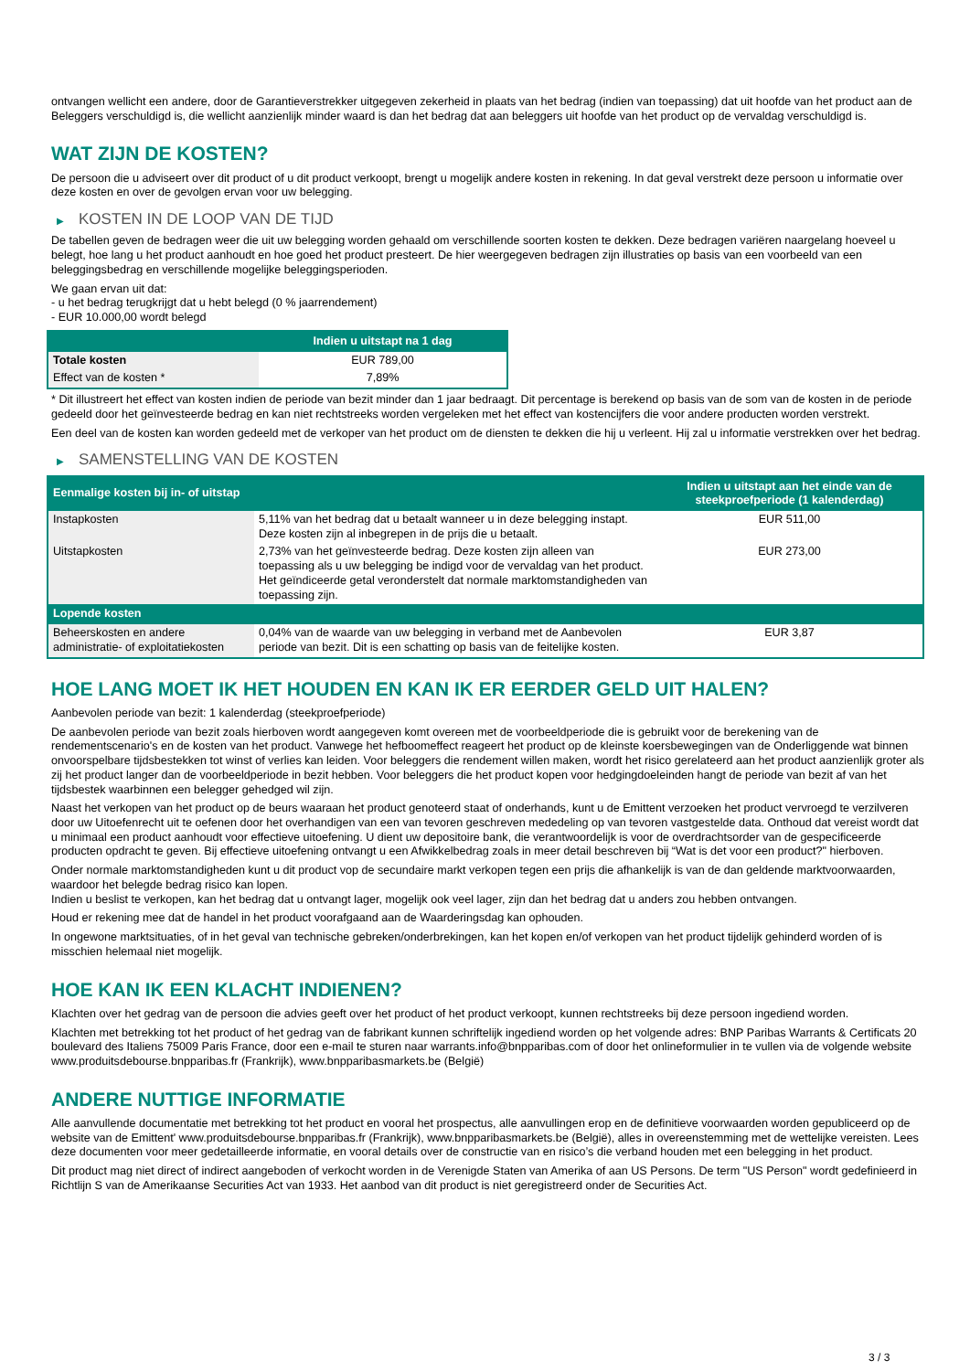ontvangen wellicht een andere, door de Garantieverstrekker uitgegeven zekerheid in plaats van het bedrag (indien van toepassing) dat uit hoofde van het product aan de Beleggers verschuldigd is, die wellicht aanzienlijk minder waard is dan het bedrag dat aan beleggers uit hoofde van het product op de vervaldag verschuldigd is.
WAT ZIJN DE KOSTEN?
De persoon die u adviseert over dit product of u dit product verkoopt, brengt u mogelijk andere kosten in rekening. In dat geval verstrekt deze persoon u informatie over deze kosten en over de gevolgen ervan voor uw belegging.
▶ KOSTEN IN DE LOOP VAN DE TIJD
De tabellen geven de bedragen weer die uit uw belegging worden gehaald om verschillende soorten kosten te dekken. Deze bedragen variëren naargelang hoeveel u belegt, hoe lang u het product aanhoudt en hoe goed het product presteert. De hier weergegeven bedragen zijn illustraties op basis van een voorbeeld van een beleggingsbedrag en verschillende mogelijke beleggingsperioden.
We gaan ervan uit dat:
- u het bedrag terugkrijgt dat u hebt belegd (0 % jaarrendement)
- EUR 10.000,00 wordt belegd
| | Indien u uitstapt na 1 dag |
| --- | --- |
| Totale kosten | EUR 789,00 |
| Effect van de kosten * | 7,89% |
* Dit illustreert het effect van kosten indien de periode van bezit minder dan 1 jaar bedraagt. Dit percentage is berekend op basis van de som van de kosten in de periode gedeeld door het geïnvesteerde bedrag en kan niet rechtstreeks worden vergeleken met het effect van kostencijfers die voor andere producten worden verstrekt.
Een deel van de kosten kan worden gedeeld met de verkoper van het product om de diensten te dekken die hij u verleent. Hij zal u informatie verstrekken over het bedrag.
▶ SAMENSTELLING VAN DE KOSTEN
| Eenmalige kosten bij in- of uitstap | | Indien u uitstapt aan het einde van de steekproefperiode (1 kalenderdag) |
| --- | --- | --- |
| Instapkosten | 5,11% van het bedrag dat u betaalt wanneer u in deze belegging instapt. Deze kosten zijn al inbegrepen in de prijs die u betaalt. | EUR 511,00 |
| Uitstapkosten | 2,73% van het geïnvesteerde bedrag. Deze kosten zijn alleen van toepassing als u uw belegging be indigd voor de vervaldag van het product. Het geïndiceerde getal veronderstelt dat normale marktomstandigheden van toepassing zijn. | EUR 273,00 |
| Lopende kosten | | |
| Beheerskosten en andere administratie- of exploitatiekosten | 0,04% van de waarde van uw belegging in verband met de Aanbevolen periode van bezit. Dit is een schatting op basis van de feitelijke kosten. | EUR 3,87 |
HOE LANG MOET IK HET HOUDEN EN KAN IK ER EERDER GELD UIT HALEN?
Aanbevolen periode van bezit: 1 kalenderdag (steekproefperiode)
De aanbevolen periode van bezit zoals hierboven wordt aangegeven komt overeen met de voorbeeldperiode die is gebruikt voor de berekening van de rendementscenario's en de kosten van het product. Vanwege het hefboomeffect reageert het product op de kleinste koersbewegingen van de Onderliggende wat binnen onvoorspelbare tijdsbestekken tot winst of verlies kan leiden. Voor beleggers die rendement willen maken, wordt het risico gerelateerd aan het product aanzienlijk groter als zij het product langer dan de voorbeeldperiode in bezit hebben. Voor beleggers die het product kopen voor hedgingdoeleinden hangt de periode van bezit af van het tijdsbestek waarbinnen een belegger gehedged wil zijn.
Naast het verkopen van het product op de beurs waaraan het product genoteerd staat of onderhands, kunt u de Emittent verzoeken het product vervroegd te verzilveren door uw Uitoefenrecht uit te oefenen door het overhandigen van een van tevoren geschreven mededeling op van tevoren vastgestelde data. Onthoud dat vereist wordt dat u minimaal een product aanhoudt voor effectieve uitoefening. U dient uw depositoire bank, die verantwoordelijk is voor de overdrachtsorder van de gespecificeerde producten opdracht te geven. Bij effectieve uitoefening ontvangt u een Afwikkelbedrag zoals in meer detail beschreven bij “Wat is det voor een product?" hierboven.
Onder normale marktomstandigheden kunt u dit product vop de secundaire markt verkopen tegen een prijs die afhankelijk is van de dan geldende marktvoorwaarden, waardoor het belegde bedrag risico kan lopen.
Indien u beslist te verkopen, kan het bedrag dat u ontvangt lager, mogelijk ook veel lager, zijn dan het bedrag dat u anders zou hebben ontvangen.
Houd er rekening mee dat de handel in het product voorafgaand aan de Waarderingsdag kan ophouden.
In ongewone marktsituaties, of in het geval van technische gebreken/onderbrekingen, kan het kopen en/of verkopen van het product tijdelijk gehinderd worden of is misschien helemaal niet mogelijk.
HOE KAN IK EEN KLACHT INDIENEN?
Klachten over het gedrag van de persoon die advies geeft over het product of het product verkoopt, kunnen rechtstreeks bij deze persoon ingediend worden.
Klachten met betrekking tot het product of het gedrag van de fabrikant kunnen schriftelijk ingediend worden op het volgende adres: BNP Paribas Warrants & Certificats 20 boulevard des Italiens 75009 Paris France, door een e-mail te sturen naar warrants.info@bnpparibas.com of door het onlineformulier in te vullen via de volgende website www.produitsdebourse.bnpparibas.fr (Frankrijk), www.bnpparibasmarkets.be (België)
ANDERE NUTTIGE INFORMATIE
Alle aanvullende documentatie met betrekking tot het product en vooral het prospectus, alle aanvullingen erop en de definitieve voorwaarden worden gepubliceerd op de website van de Emittent' www.produitsdebourse.bnpparibas.fr (Frankrijk), www.bnpparibasmarkets.be (België), alles in overeenstemming met de wettelijke vereisten. Lees deze documenten voor meer gedetailleerde informatie, en vooral details over de constructie van en risico’s die verband houden met een belegging in het product.
Dit product mag niet direct of indirect aangeboden of verkocht worden in de Verenigde Staten van Amerika of aan US Persons. De term "US Person" wordt gedefinieerd in Richtlijn S van de Amerikaanse Securities Act van 1933. Het aanbod van dit product is niet geregistreerd onder de Securities Act.
3 / 3